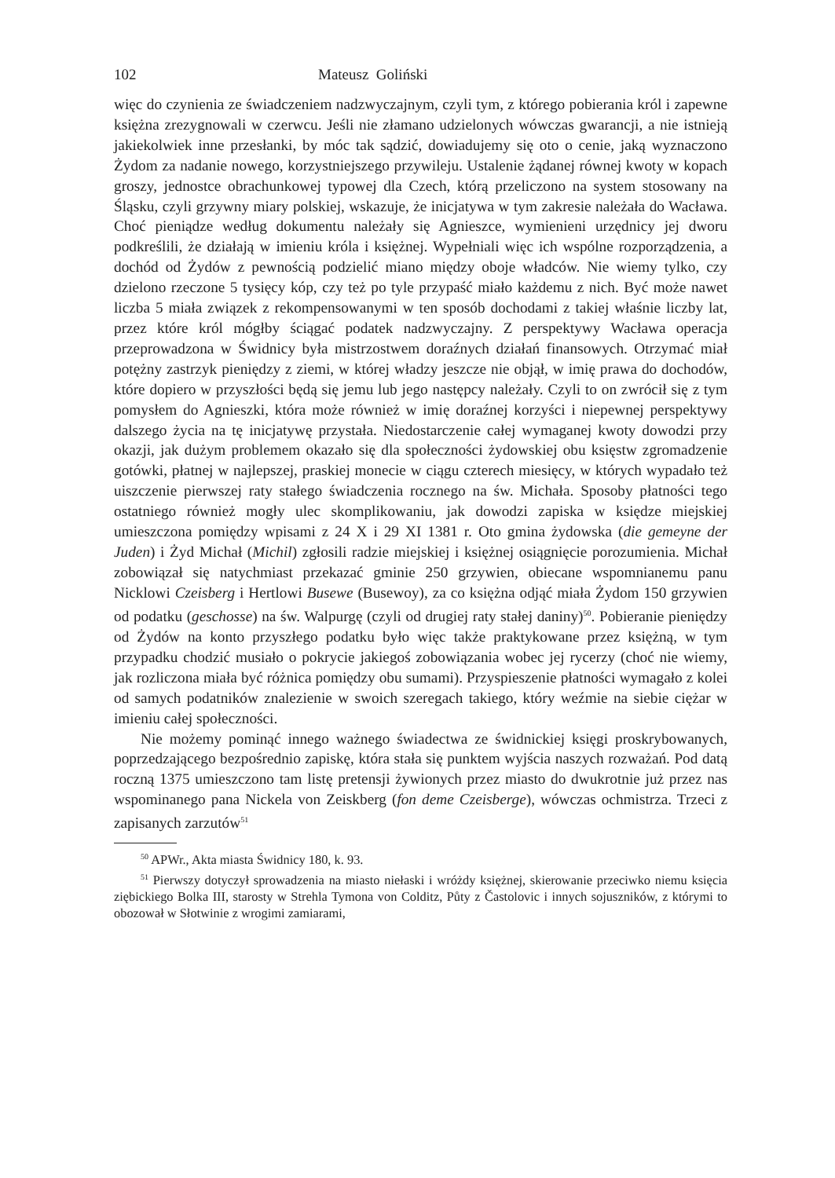102 Mateusz Goliński
więc do czynienia ze świadczeniem nadzwyczajnym, czyli tym, z którego pobierania król i zapewne księżna zrezygnowali w czerwcu. Jeśli nie złamano udzielonych wówczas gwarancji, a nie istnieją jakiekolwiek inne przesłanki, by móc tak sądzić, dowiadujemy się oto o cenie, jaką wyznaczono Żydom za nadanie nowego, korzystniejszego przywileju. Ustalenie żądanej równej kwoty w kopach groszy, jednostce obrachunkowej typowej dla Czech, którą przeliczono na system stosowany na Śląsku, czyli grzywny miary polskiej, wskazuje, że inicjatywa w tym zakresie należała do Wacława. Choć pieniądze według dokumentu należały się Agnieszce, wymienieni urzędnicy jej dworu podkreślili, że działają w imieniu króla i księżnej. Wypełniali więc ich wspólne rozporządzenia, a dochód od Żydów z pewnością podzielić miano między oboje władców. Nie wiemy tylko, czy dzielono rzeczone 5 tysięcy kóp, czy też po tyle przypaść miało każdemu z nich. Być może nawet liczba 5 miała związek z rekompensowanymi w ten sposób dochodami z takiej właśnie liczby lat, przez które król mógłby ściągać podatek nadzwyczajny. Z perspektywy Wacława operacja przeprowadzona w Świdnicy była mistrzostwem doraźnych działań finansowych. Otrzymać miał potężny zastrzyk pieniędzy z ziemi, w której władzy jeszcze nie objął, w imię prawa do dochodów, które dopiero w przyszłości będą się jemu lub jego następcy należały. Czyli to on zwrócił się z tym pomysłem do Agnieszki, która może również w imię doraźnej korzyści i niepewnej perspektywy dalszego życia na tę inicjatywę przystała. Niedostarczenie całej wymaganej kwoty dowodzi przy okazji, jak dużym problemem okazało się dla społeczności żydowskiej obu księstw zgromadzenie gotówki, płatnej w najlepszej, praskiej monecie w ciągu czterech miesięcy, w których wypadało też uiszczenie pierwszej raty stałego świadczenia rocznego na św. Michała. Sposoby płatności tego ostatniego również mogły ulec skomplikowaniu, jak dowodzi zapiska w księdze miejskiej umieszczona pomiędzy wpisami z 24 X i 29 XI 1381 r. Oto gmina żydowska (die gemeyne der Juden) i Żyd Michał (Michil) zgłosili radzie miejskiej i księżnej osiągnięcie porozumienia. Michał zobowiązał się natychmiast przekazać gminie 250 grzywien, obiecane wspomnianemu panu Nicklowi Czeisberg i Hertlowi Busewe (Busewoy), za co księżna odjąć miała Żydom 150 grzywien od podatku (geschosse) na św. Walpurgę (czyli od drugiej raty stałej daniny)<sup>50</sup>. Pobieranie pieniędzy od Żydów na konto przyszłego podatku było więc także praktykowane przez księżną, w tym przypadku chodzić musiało o pokrycie jakiegoś zobowiązania wobec jej rycerzy (choć nie wiemy, jak rozliczona miała być różnica pomiędzy obu sumami). Przyspieszenie płatności wymagało z kolei od samych podatników znalezienie w swoich szeregach takiego, który weźmie na siebie ciężar w imieniu całej społeczności.
Nie możemy pominąć innego ważnego świadectwa ze świdnickiej księgi proskrybowanych, poprzedzającego bezpośrednio zapiskę, która stała się punktem wyjścia naszych rozważań. Pod datą roczną 1375 umieszczono tam listę pretensji żywionych przez miasto do dwukrotnie już przez nas wspominanego pana Nickela von Zeiskberg (fon deme Czeisberge), wówczas ochmistrza. Trzeci z zapisanych zarzutów<sup>51</sup>
<sup>50</sup> APWr., Akta miasta Świdnicy 180, k. 93.
<sup>51</sup> Pierwszy dotyczył sprowadzenia na miasto niełaski i wróżdy księżnej, skierowanie przeciwko niemu księcia ziębickiego Bolka III, starosty w Strehla Tymona von Colditz, Půty z Častolovic i innych sojuszników, z którymi to obozował w Słotwinie z wrogimi zamiarami,